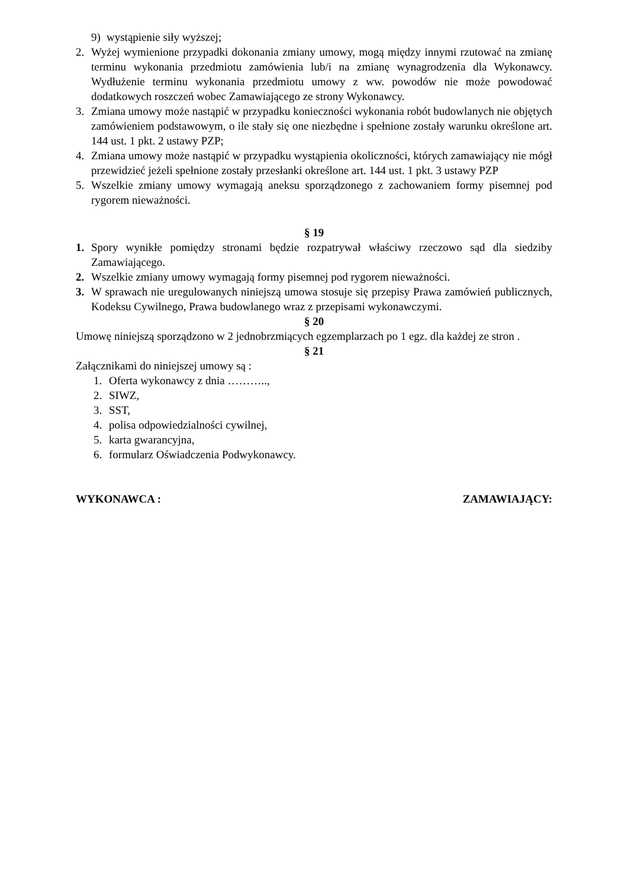9) wystąpienie siły wyższej;
2. Wyżej wymienione przypadki dokonania zmiany umowy, mogą między innymi rzutować na zmianę terminu wykonania przedmiotu zamówienia lub/i na zmianę wynagrodzenia dla Wykonawcy. Wydłużenie terminu wykonania przedmiotu umowy z ww. powodów nie może powodować dodatkowych roszczeń wobec Zamawiającego ze strony Wykonawcy.
3. Zmiana umowy może nastąpić w przypadku konieczności wykonania robót budowlanych nie objętych zamówieniem podstawowym, o ile stały się one niezbędne i spełnione zostały warunku określone art. 144 ust. 1 pkt. 2 ustawy PZP;
4. Zmiana umowy może nastąpić w przypadku wystąpienia okoliczności, których zamawiający nie mógł przewidzieć jeżeli spełnione zostały przesłanki określone art. 144 ust. 1 pkt. 3 ustawy PZP
5. Wszelkie zmiany umowy wymagają aneksu sporządzonego z zachowaniem formy pisemnej pod rygorem nieważności.
§ 19
1. Spory wynikłe pomiędzy stronami będzie rozpatrywał właściwy rzeczowo sąd dla siedziby Zamawiającego.
2. Wszelkie zmiany umowy wymagają formy pisemnej pod rygorem nieważności.
3. W sprawach nie uregulowanych niniejszą umowa stosuje się przepisy Prawa zamówień publicznych, Kodeksu Cywilnego, Prawa budowlanego wraz z przepisami wykonawczymi.
§ 20
Umowę niniejszą sporządzono w 2 jednobrzmiących egzemplarzach po 1 egz. dla każdej ze stron .
§ 21
Załącznikami do niniejszej umowy są :
1. Oferta wykonawcy z dnia ………..,
2. SIWZ,
3. SST,
4. polisa odpowiedzialności cywilnej,
5. karta gwarancyjna,
6. formularz Oświadczenia Podwykonawcy.
WYKONAWCA : ZAMAWIAJĄCY: